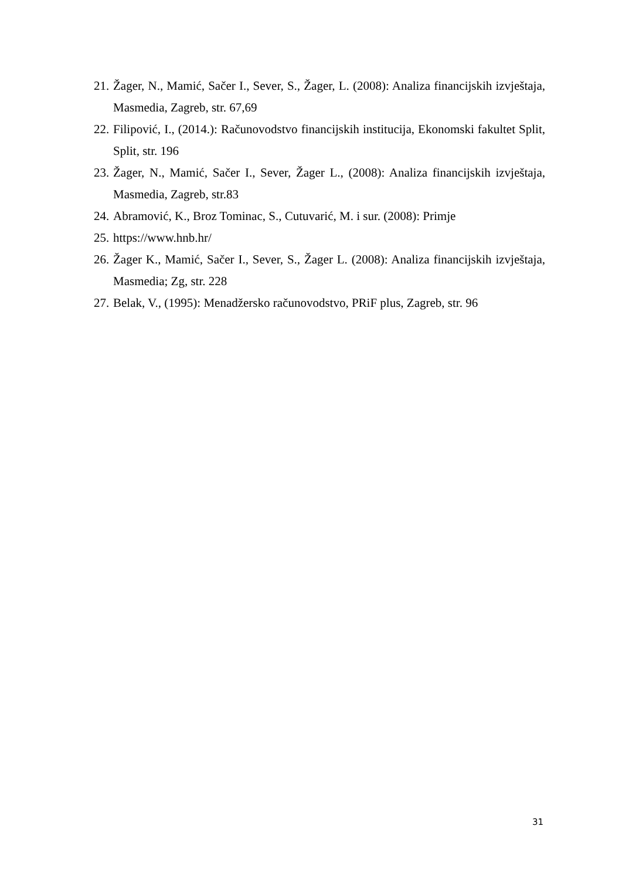21. Žager, N., Mamić, Sačer I., Sever, S., Žager, L. (2008): Analiza financijskih izvještaja, Masmedia, Zagreb, str. 67,69
22. Filipović, I., (2014.): Računovodstvo financijskih institucija, Ekonomski fakultet Split, Split, str. 196
23. Žager, N., Mamić, Sačer I., Sever, Žager L., (2008): Analiza financijskih izvještaja, Masmedia, Zagreb, str.83
24. Abramović, K., Broz Tominac, S., Cutuvarić, M. i sur. (2008): Primje
25. https://www.hnb.hr/
26. Žager K., Mamić, Sačer I., Sever, S., Žager L. (2008): Analiza financijskih izvještaja, Masmedia; Zg, str. 228
27. Belak, V., (1995): Menadžersko računovodstvo, PRiF plus, Zagreb, str. 96
31